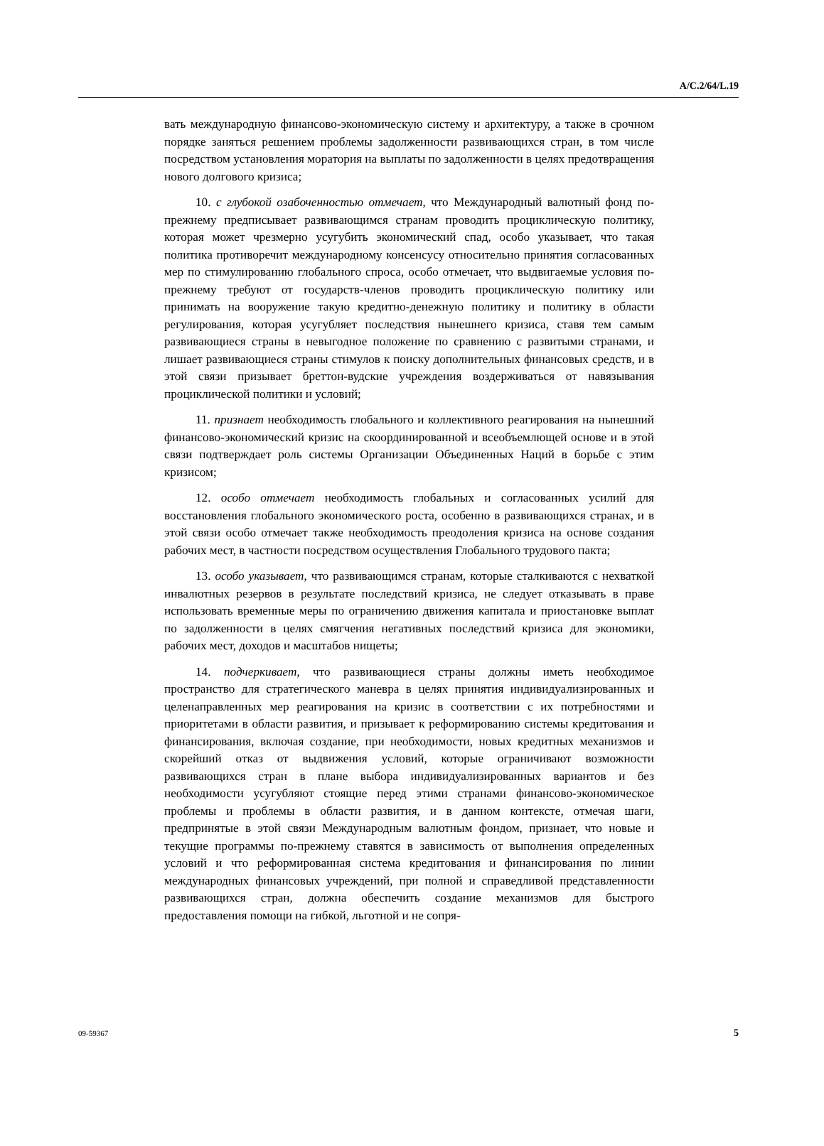A/C.2/64/L.19
вать международную финансово-экономическую систему и архитектуру, а также в срочном порядке заняться решением проблемы задолженности развивающихся стран, в том числе посредством установления моратория на выплаты по задолженности в целях предотвращения нового долгового кризиса;
10. с глубокой озабоченностью отмечает, что Международный валютный фонд по-прежнему предписывает развивающимся странам проводить проциклическую политику, которая может чрезмерно усугубить экономический спад, особо указывает, что такая политика противоречит международному консенсусу относительно принятия согласованных мер по стимулированию глобального спроса, особо отмечает, что выдвигаемые условия по-прежнему требуют от государств-членов проводить проциклическую политику или принимать на вооружение такую кредитно-денежную политику и политику в области регулирования, которая усугубляет последствия нынешнего кризиса, ставя тем самым развивающиеся страны в невыгодное положение по сравнению с развитыми странами, и лишает развивающиеся страны стимулов к поиску дополнительных финансовых средств, и в этой связи призывает бреттон-вудские учреждения воздерживаться от навязывания проциклической политики и условий;
11. признает необходимость глобального и коллективного реагирования на нынешний финансово-экономический кризис на скоординированной и всеобъемлющей основе и в этой связи подтверждает роль системы Организации Объединенных Наций в борьбе с этим кризисом;
12. особо отмечает необходимость глобальных и согласованных усилий для восстановления глобального экономического роста, особенно в развивающихся странах, и в этой связи особо отмечает также необходимость преодоления кризиса на основе создания рабочих мест, в частности посредством осуществления Глобального трудового пакта;
13. особо указывает, что развивающимся странам, которые сталкиваются с нехваткой инвалютных резервов в результате последствий кризиса, не следует отказывать в праве использовать временные меры по ограничению движения капитала и приостановке выплат по задолженности в целях смягчения негативных последствий кризиса для экономики, рабочих мест, доходов и масштабов нищеты;
14. подчеркивает, что развивающиеся страны должны иметь необходимое пространство для стратегического маневра в целях принятия индивидуализированных и целенаправленных мер реагирования на кризис в соответствии с их потребностями и приоритетами в области развития, и призывает к реформированию системы кредитования и финансирования, включая создание, при необходимости, новых кредитных механизмов и скорейший отказ от выдвижения условий, которые ограничивают возможности развивающихся стран в плане выбора индивидуализированных вариантов и без необходимости усугубляют стоящие перед этими странами финансово-экономическое проблемы и проблемы в области развития, и в данном контексте, отмечая шаги, предпринятые в этой связи Международным валютным фондом, признает, что новые и текущие программы по-прежнему ставятся в зависимость от выполнения определенных условий и что реформированная система кредитования и финансирования по линии международных финансовых учреждений, при полной и справедливой представленности развивающихся стран, должна обеспечить создание механизмов для быстрого предоставления помощи на гибкой, льготной и не сопря-
09-59367 5